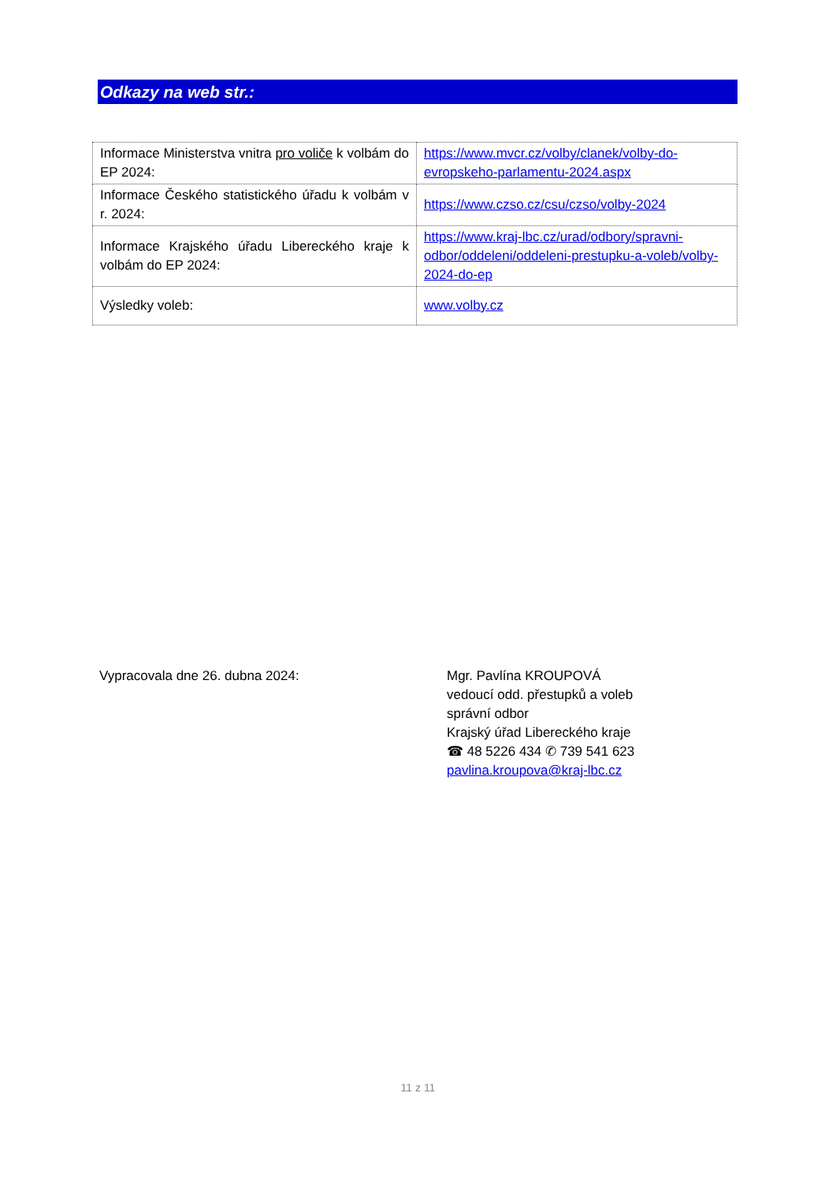Odkazy na web str.:
| Informace Ministerstva vnitra pro voliče k volbám do EP 2024: | https://www.mvcr.cz/volby/clanek/volby-do-evropskeho-parlamentu-2024.aspx |
| Informace Českého statistického úřadu k volbám v r. 2024: | https://www.czso.cz/csu/czso/volby-2024 |
| Informace Krajského úřadu Libereckého kraje k volbám do EP 2024: | https://www.kraj-lbc.cz/urad/odbory/spravni-odbor/oddeleni/oddeleni-prestupku-a-voleb/volby-2024-do-ep |
| Výsledky voleb: | www.volby.cz |
Vypracovala dne 26. dubna 2024:
Mgr. Pavlína KROUPOVÁ
vedoucí odd. přestupků a voleb
správní odbor
Krajský úřad Libereckého kraje
☎ 48 5226 434 ✆ 739 541 623
pavlina.kroupova@kraj-lbc.cz
11 z 11